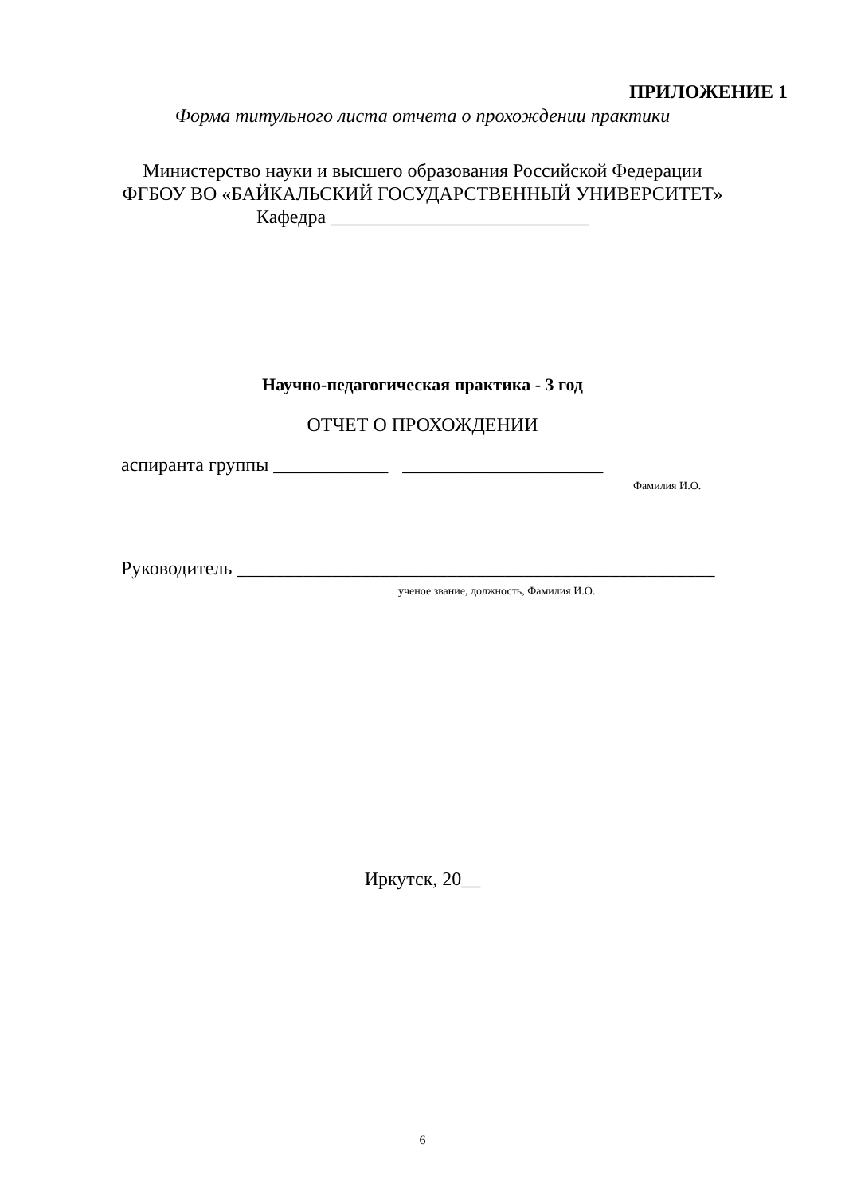ПРИЛОЖЕНИЕ 1
Форма титульного листа отчета о прохождении практики
Министерство науки и высшего образования Российской Федерации
ФГБОУ ВО «БАЙКАЛЬСКИЙ ГОСУДАРСТВЕННЫЙ УНИВЕРСИТЕТ»
Кафедра ___________________________
Научно-педагогическая практика - 3 год
ОТЧЕТ О ПРОХОЖДЕНИИ
аспиранта группы ____________ _____________________
Фамилия И.О.
Руководитель __________________________________________________
ученое звание, должность, Фамилия И.О.
Иркутск, 20__
6